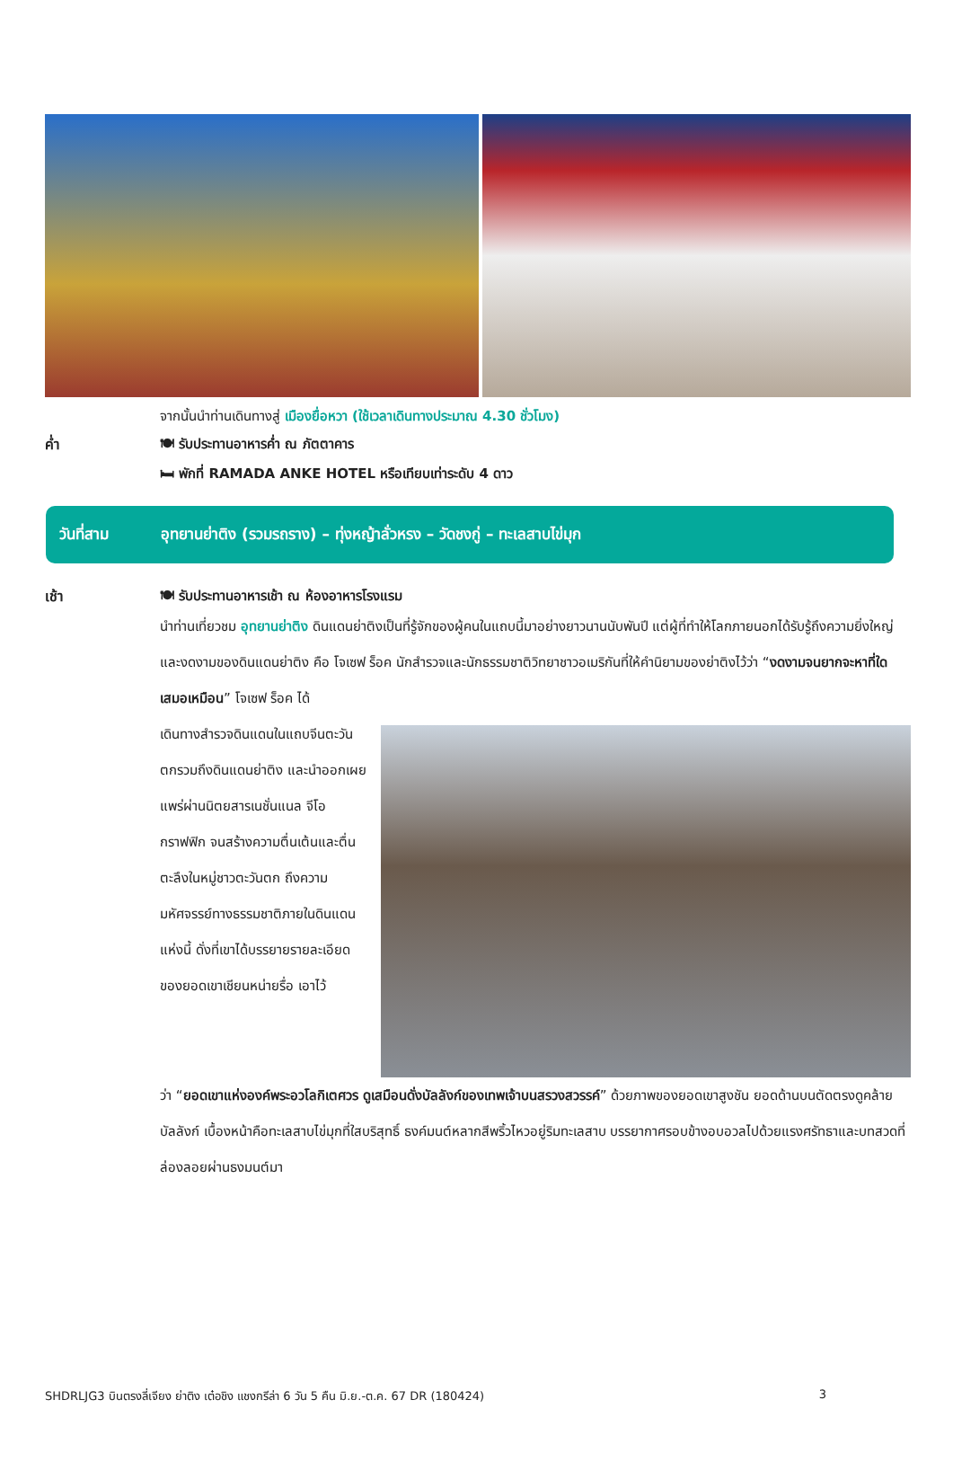จากนั้นนำท่านเดินทางสู่ เมืองยื่อหวา (ใช้เวลาเดินทางประมาณ 4.30 ชั่วโมง)
ค่ำ 🍽 รับประทานอาหารค่ำ ณ ภัตตาคาร
🛏 พักที่ RAMADA ANKE HOTEL หรือเทียบเท่าระดับ 4 ดาว
วันที่สาม อุทยานย่าติง (รวมรถราง) – ทุ่งหญ้าลั่วหรง – วัดชงกู่ – ทะเลสาบไข่มุก
เช้า 🍽 รับประทานอาหารเช้า ณ ห้องอาหารโรงแรม
นำท่านเที่ยวชม อุทยานย่าติง ดินแดนย่าติงเป็นที่รู้จักของผู้คนในแถบนี้มาอย่างยาวนานนับพันปี แต่ผู้ที่ทำให้โลกภายนอกได้รับรู้ถึงความยิ่งใหญ่และงดงามของดินแดนย่าติง คือ โจเซฟ ร็อค นักสำรวจและนักธรรมชาติวิทยาชาวอเมริกันที่ให้คำนิยามของย่าติงไว้ว่า “งดงามจนยากจะหาที่ใดเสมอเหมือน” โจเซฟ ร็อค ได้
เดินทางสำรวจดินแดนในแถบจีนตะวันตกรวมถึงดินแดนย่าติง และนำออกเผยแพร่ผ่านนิตยสารเนชั่นแนล จีโอกราฟฟิก จนสร้างความตื่นเต้นและตื่นตะลึงในหมู่ชาวตะวันตก ถึงความมหัศจรรย์ทางธรรมชาติภายในดินแดนแห่งนี้ ดั่งที่เขาได้บรรยายรายละเอียดของยอดเขาเชียนหน่ายรื่อ เอาไว้
ว่า “ยอดเขาแห่งองค์พระอวโลกิเตศวร ดูเสมือนดั่งบัลลังก์ของเทพเจ้าบนสรวงสวรรค์” ด้วยภาพของยอดเขาสูงชัน ยอดด้านบนตัดตรงดูคล้ายบัลลังก์ เบื้องหน้าคือทะเลสาบไข่มุกที่ใสบริสุทธิ์ ธงค์มนต์หลากสีพริ้วไหวอยู่ริมทะเลสาบ บรรยากาศรอบข้างอบอวลไปด้วยแรงศรัทธาและบทสวดที่ล่องลอยผ่านธงมนต์มา
SHDRLJG3 บินตรงลี่เจียง ย่าติง เต๋อชิง แชงกรีล่า 6 วัน 5 คืน มิ.ย.-ต.ค. 67 DR (180424) 3